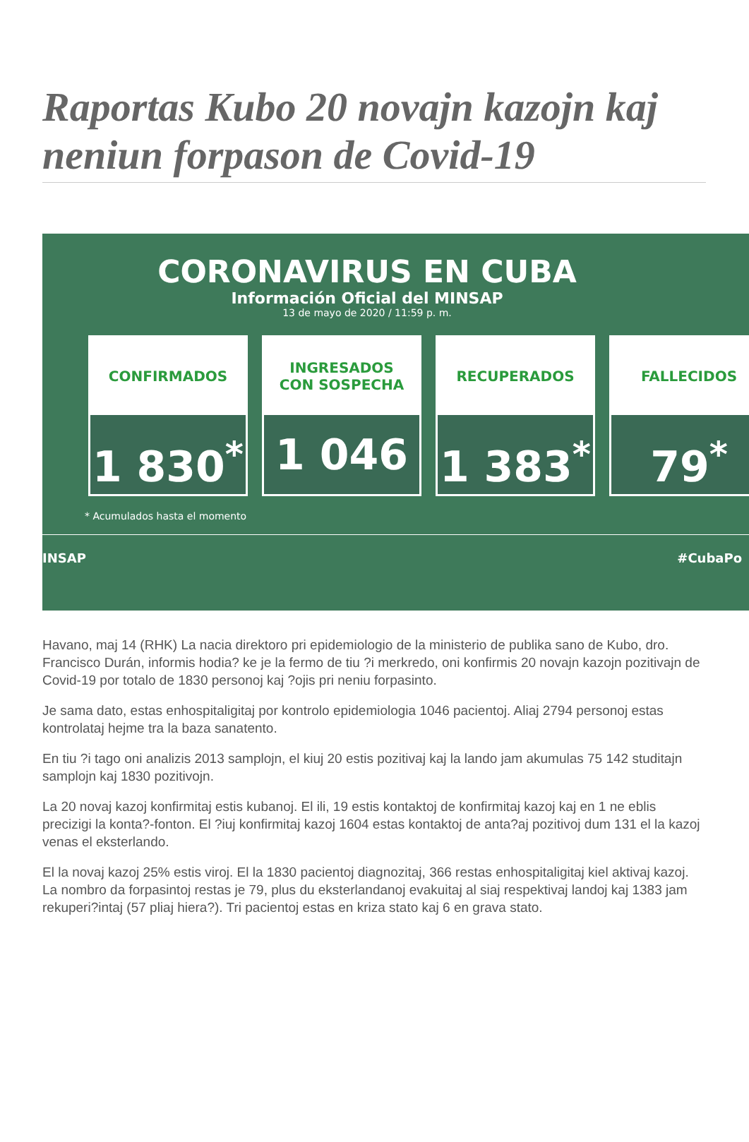Raportas Kubo 20 novajn kazojn kaj neniun forpason de Covid-19
CORONAVIRUS EN CUBA
Información Oficial del MINSAP
13 de mayo de 2020 / 11:59 p. m.
CONFIRMADOS
1 830<sup>*</sup>
INGRESADOS
CON SOSPECHA
1 046
RECUPERADOS
1 383<sup>*</sup>
FALLECIDOS
79<sup>*</sup>
* Acumulados hasta el momento
INSAP #CubaPo
Havano, maj 14 (RHK) La nacia direktoro pri epidemiologio de la ministerio de publika sano de Kubo, dro. Francisco Durán, informis hodia? ke je la fermo de tiu ?i merkredo, oni konfirmis 20 novajn kazojn pozitivajn de Covid-19 por totalo de 1830 personoj kaj ?ojis pri neniu forpasinto.
Je sama dato, estas enhospitaligitaj por kontrolo epidemiologia 1046 pacientoj. Aliaj 2794 personoj estas kontrolataj hejme tra la baza sanatento.
En tiu ?i tago oni analizis 2013 samplojn, el kiuj 20 estis pozitivaj kaj la lando jam akumulas 75 142 studitajn samplojn kaj 1830 pozitivojn.
La 20 novaj kazoj konfirmitaj estis kubanoj. El ili, 19 estis kontaktoj de konfirmitaj kazoj kaj en 1 ne eblis precizigi la konta?-fonton. El ?iuj konfirmitaj kazoj 1604 estas kontaktoj de anta?aj pozitivoj dum 131 el la kazoj venas el eksterlando.
El la novaj kazoj 25% estis viroj. El la 1830 pacientoj diagnozitaj, 366 restas enhospitaligitaj kiel aktivaj kazoj. La nombro da forpasintoj restas je 79, plus du eksterlandanoj evakuitaj al siaj respektivaj landoj kaj 1383 jam rekuperi?intaj (57 pliaj hiera?). Tri pacientoj estas en kriza stato kaj 6 en grava stato.